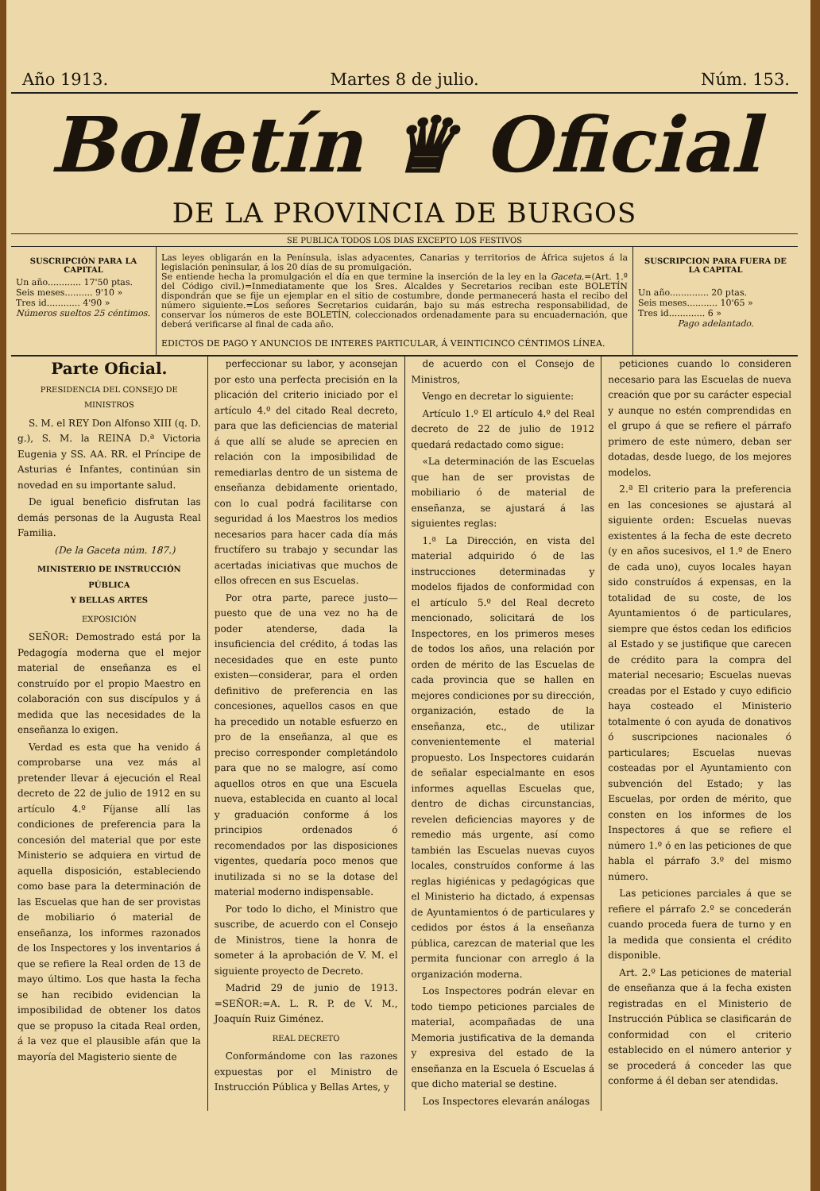Año 1913. Martes 8 de julio. Núm. 153.
Boletín ♛ Oficial
DE LA PROVINCIA DE BURGOS
SE PUBLICA TODOS LOS DIAS EXCEPTO LOS FESTIVOS
SUSCRIPCIÓN PARA LA CAPITAL
Un año............ 17'50 ptas.
Seis meses.......... 9'10 »
Tres id............ 4'90 »
Números sueltos 25 céntimos.
Las leyes obligarán en la Península, islas adyacentes, Canarias y territorios de África sujetos á la legislación peninsular, á los 20 días de su promulgación.
Se entiende hecha la promulgación el día en que termine la inserción de la ley en la Gaceta.=(Art. 1.º del Código civil.)=Inmediatamente que los Sres. Alcaldes y Secretarios reciban este BOLETÍN dispondrán que se fije un ejemplar en el sitio de costumbre, donde permanecerá hasta el recibo del número siguiente.=Los señores Secretarios cuidarán, bajo su más estrecha responsabilidad, de conservar los números de este BOLETÍN, coleccionados ordenadamente para su encuadernación, que deberá verificarse al final de cada año.
EDICTOS DE PAGO Y ANUNCIOS DE INTERES PARTICULAR, Á VEINTICINCO CÉNTIMOS LÍNEA.
SUSCRIPCION PARA FUERA DE LA CAPITAL
Un año.............. 20 ptas.
Seis meses........... 10'65 »
Tres id............. 6 »
Pago adelantado.
Parte Oficial.
PRESIDENCIA DEL CONSEJO DE MINISTROS
S. M. el REY Don Alfonso XIII (q. D. g.), S. M. la REINA D.ª Victoria Eugenia y SS. AA. RR. el Príncipe de Asturias é Infantes, continúan sin novedad en su importante salud.
De igual beneficio disfrutan las demás personas de la Augusta Real Familia.
(De la Gaceta núm. 187.)
MINISTERIO DE INSTRUCCIÓN PÚBLICA
Y BELLAS ARTES
EXPOSICIÓN
SEÑOR: Demostrado está por la Pedagogía moderna que el mejor material de enseñanza es el construído por el propio Maestro en colaboración con sus discípulos y á medida que las necesidades de la enseñanza lo exigen.
Verdad es esta que ha venido á comprobarse una vez más al pretender llevar á ejecución el Real decreto de 22 de julio de 1912 en su artículo 4.º Fíjanse allí las condiciones de preferencia para la concesión del material que por este Ministerio se adquiera en virtud de aquella disposición, estableciendo como base para la determinación de las Escuelas que han de ser provistas de mobiliario ó material de enseñanza, los informes razonados de los Inspectores y los inventarios á que se refiere la Real orden de 13 de mayo último. Los que hasta la fecha se han recibido evidencian la imposibilidad de obtener los datos que se propuso la citada Real orden, á la vez que el plausible afán que la mayoría del Magisterio siente de
perfeccionar su labor, y aconsejan por esto una perfecta precisión en la plicación del criterio iniciado por el artículo 4.º del citado Real decreto, para que las deficiencias de material á que allí se alude se aprecien en relación con la imposibilidad de remediarlas dentro de un sistema de enseñanza debidamente orientado, con lo cual podrá facilitarse con seguridad á los Maestros los medios necesarios para hacer cada día más fructífero su trabajo y secundar las acertadas iniciativas que muchos de ellos ofrecen en sus Escuelas.
Por otra parte, parece justo—puesto que de una vez no ha de poder atenderse, dada la insuficiencia del crédito, á todas las necesidades que en este punto existen—considerar, para el orden definitivo de preferencia en las concesiones, aquellos casos en que ha precedido un notable esfuerzo en pro de la enseñanza, al que es preciso corresponder completándolo para que no se malogre, así como aquellos otros en que una Escuela nueva, establecida en cuanto al local y graduación conforme á los principios ordenados ó recomendados por las disposiciones vigentes, quedaría poco menos que inutilizada si no se la dotase del material moderno indispensable.
Por todo lo dicho, el Ministro que suscribe, de acuerdo con el Consejo de Ministros, tiene la honra de someter á la aprobación de V. M. el siguiente proyecto de Decreto.
Madrid 29 de junio de 1913. =SEÑOR:=A. L. R. P. de V. M., Joaquín Ruiz Giménez.
REAL DECRETO
Conformándome con las razones expuestas por el Ministro de Instrucción Pública y Bellas Artes, y
de acuerdo con el Consejo de Ministros,
Vengo en decretar lo siguiente:
Artículo 1.º El artículo 4.º del Real decreto de 22 de julio de 1912 quedará redactado como sigue:
«La determinación de las Escuelas que han de ser provistas de mobiliario ó de material de enseñanza, se ajustará á las siguientes reglas:
1.ª La Dirección, en vista del material adquirido ó de las instrucciones determinadas y modelos fijados de conformidad con el artículo 5.º del Real decreto mencionado, solicitará de los Inspectores, en los primeros meses de todos los años, una relación por orden de mérito de las Escuelas de cada provincia que se hallen en mejores condiciones por su dirección, organización, estado de la enseñanza, etc., de utilizar convenientemente el material propuesto. Los Inspectores cuidarán de señalar especialmante en esos informes aquellas Escuelas que, dentro de dichas circunstancias, revelen deficiencias mayores y de remedio más urgente, así como también las Escuelas nuevas cuyos locales, construídos conforme á las reglas higiénicas y pedagógicas que el Ministerio ha dictado, á expensas de Ayuntamientos ó de particulares y cedidos por éstos á la enseñanza pública, carezcan de material que les permita funcionar con arreglo á la organización moderna.
Los Inspectores podrán elevar en todo tiempo peticiones parciales de material, acompañadas de una Memoria justificativa de la demanda y expresiva del estado de la enseñanza en la Escuela ó Escuelas á que dicho material se destine.
Los Inspectores elevarán análogas
peticiones cuando lo consideren necesario para las Escuelas de nueva creación que por su carácter especial y aunque no estén comprendidas en el grupo á que se refiere el párrafo primero de este número, deban ser dotadas, desde luego, de los mejores modelos.
2.ª El criterio para la preferencia en las concesiones se ajustará al siguiente orden: Escuelas nuevas existentes á la fecha de este decreto (y en años sucesivos, el 1.º de Enero de cada uno), cuyos locales hayan sido construídos á expensas, en la totalidad de su coste, de los Ayuntamientos ó de particulares, siempre que éstos cedan los edificios al Estado y se justifique que carecen de crédito para la compra del material necesario; Escuelas nuevas creadas por el Estado y cuyo edificio haya costeado el Ministerio totalmente ó con ayuda de donativos ó suscripciones nacionales ó particulares; Escuelas nuevas costeadas por el Ayuntamiento con subvención del Estado; y las Escuelas, por orden de mérito, que consten en los informes de los Inspectores á que se refiere el número 1.º ó en las peticiones de que habla el párrafo 3.º del mismo número.
Las peticiones parciales á que se refiere el párrafo 2.º se concederán cuando proceda fuera de turno y en la medida que consienta el crédito disponible.
Art. 2.º Las peticiones de material de enseñanza que á la fecha existen registradas en el Ministerio de Instrucción Pública se clasificarán de conformidad con el criterio establecido en el número anterior y se procederá á conceder las que conforme á él deban ser atendidas.